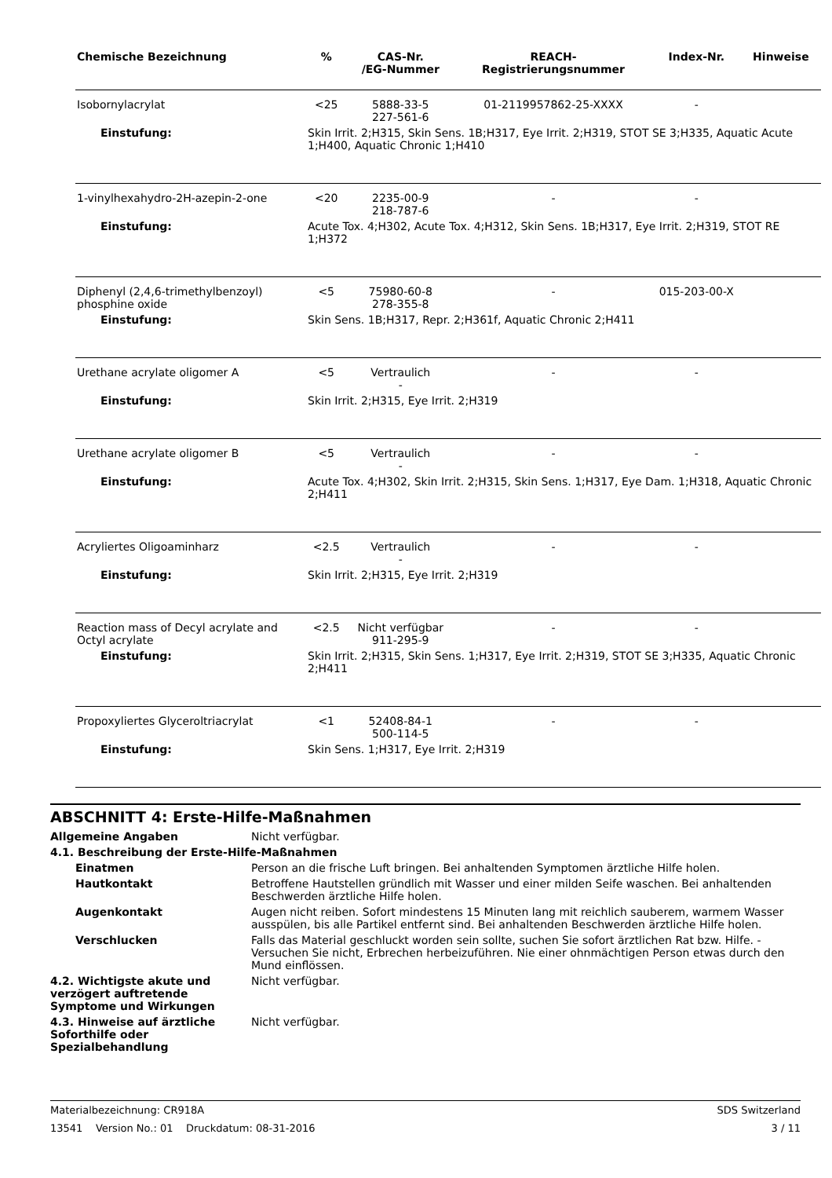| Chemische Bezeichnung | % | CAS-Nr. /EG-Nummer | REACH- Registrierungsnummer | Index-Nr. | Hinweise |
| --- | --- | --- | --- | --- | --- |
| Isobornylacrylat | <25 | 5888-33-5 227-561-6 | 01-2119957862-25-XXXX | - | |
| Einstufung: | Skin Irrit. 2;H315, Skin Sens. 1B;H317, Eye Irrit. 2;H319, STOT SE 3;H335, Aquatic Acute 1;H400, Aquatic Chronic 1;H410 | | | | |
| 1-vinylhexahydro-2H-azepin-2-one | <20 | 2235-00-9 218-787-6 | - | - | |
| Einstufung: | Acute Tox. 4;H302, Acute Tox. 4;H312, Skin Sens. 1B;H317, Eye Irrit. 2;H319, STOT RE 1;H372 | | | | |
| Diphenyl (2,4,6-trimethylbenzoyl) phosphine oxide | <5 | 75980-60-8 278-355-8 | - | 015-203-00-X | |
| Einstufung: | Skin Sens. 1B;H317, Repr. 2;H361f, Aquatic Chronic 2;H411 | | | | |
| Urethane acrylate oligomer A | <5 | Vertraulich - | - | - | |
| Einstufung: | Skin Irrit. 2;H315, Eye Irrit. 2;H319 | | | | |
| Urethane acrylate oligomer B | <5 | Vertraulich - | - | - | |
| Einstufung: | Acute Tox. 4;H302, Skin Irrit. 2;H315, Skin Sens. 1;H317, Eye Dam. 1;H318, Aquatic Chronic 2;H411 | | | | |
| Acryliertes Oligoaminharz | <2.5 | Vertraulich - | - | - | |
| Einstufung: | Skin Irrit. 2;H315, Eye Irrit. 2;H319 | | | | |
| Reaction mass of Decyl acrylate and Octyl acrylate | <2.5 | Nicht verfügbar 911-295-9 | - | - | |
| Einstufung: | Skin Irrit. 2;H315, Skin Sens. 1;H317, Eye Irrit. 2;H319, STOT SE 3;H335, Aquatic Chronic 2;H411 | | | | |
| Propoxyliertes Glyceroltriacrylat | <1 | 52408-84-1 500-114-5 | - | - | |
| Einstufung: | Skin Sens. 1;H317, Eye Irrit. 2;H319 | | | | |
ABSCHNITT 4: Erste-Hilfe-Maßnahmen
Allgemeine Angaben Nicht verfügbar.
4.1. Beschreibung der Erste-Hilfe-Maßnahmen
Einatmen Person an die frische Luft bringen. Bei anhaltenden Symptomen ärztliche Hilfe holen.
Hautkontakt Betroffene Hautstellen gründlich mit Wasser und einer milden Seife waschen. Bei anhaltenden Beschwerden ärztliche Hilfe holen.
Augenkontakt Augen nicht reiben. Sofort mindestens 15 Minuten lang mit reichlich sauberem, warmem Wasser ausspülen, bis alle Partikel entfernt sind. Bei anhaltenden Beschwerden ärztliche Hilfe holen.
Verschlucken Falls das Material geschluckt worden sein sollte, suchen Sie sofort ärztlichen Rat bzw. Hilfe. - Versuchen Sie nicht, Erbrechen herbeizuführen. Nie einer ohnmächtigen Person etwas durch den Mund einflössen.
4.2. Wichtigste akute und verzögert auftretende Symptome und Wirkungen
Nicht verfügbar.
4.3. Hinweise auf ärztliche Soforthilfe oder Spezialbehandlung
Nicht verfügbar.
Materialbezeichnung: CR918A SDS Switzerland
13541 Version No.: 01 Druckdatum: 08-31-2016 3 / 11